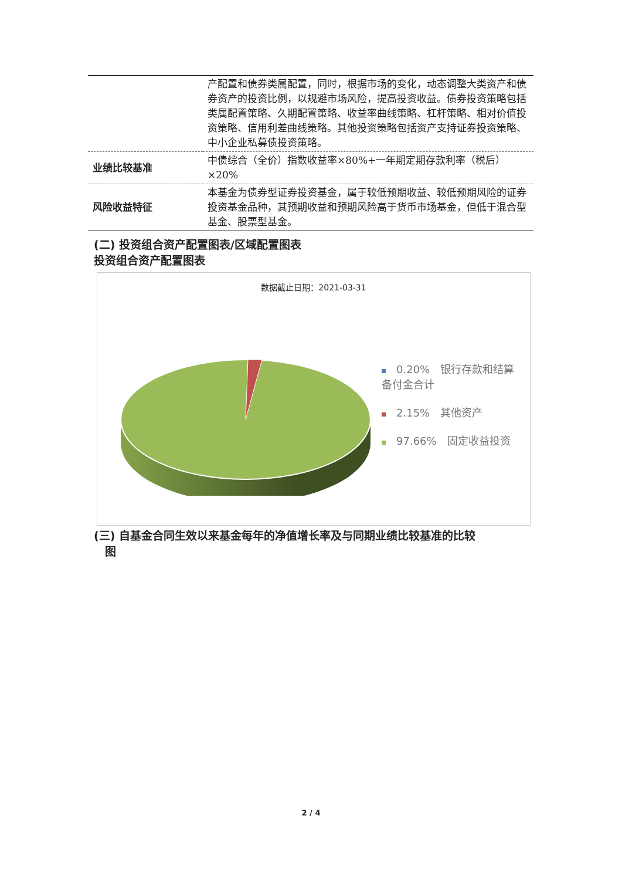| | 产配置和债券类属配置，同时，根据市场的变化，动态调整大类资产和债券资产的投资比例，以规避市场风险，提高投资收益。债券投资策略包括类属配置策略、久期配置策略、收益率曲线策略、杠杆策略、相对价值投资策略、信用利差曲线策略。其他投资策略包括资产支持证券投资策略、中小企业私募债投资策略。 |
| 业绩比较基准 | 中债综合（全价）指数收益率×80%+一年期定期存款利率（税后）×20% |
| 风险收益特征 | 本基金为债券型证券投资基金，属于较低预期收益、较低预期风险的证券投资基金品种，其预期收益和预期风险高于货币市场基金，但低于混合型基金、股票型基金。 |
(二) 投资组合资产配置图表/区域配置图表
投资组合资产配置图表
数据截止日期：2021-03-31
0.20%　银行存款和结算备付金合计
2.15%　其他资产
97.66%　固定收益投资
(三) 自基金合同生效以来基金每年的净值增长率及与同期业绩比较基准的比较
　图
2 / 4